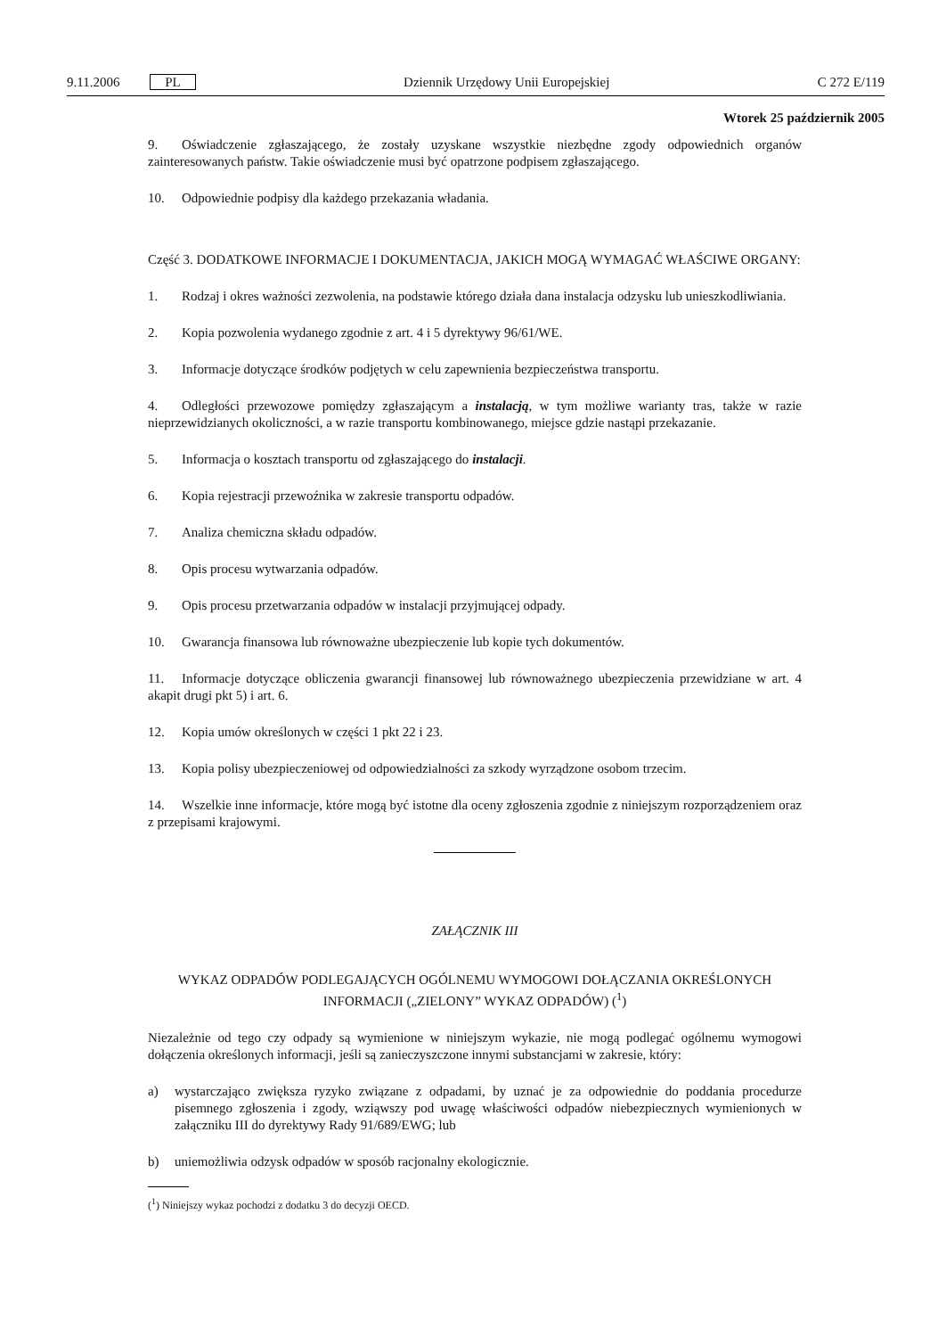9.11.2006 PL Dziennik Urzędowy Unii Europejskiej C 272 E/119
Wtorek 25 październik 2005
9. Oświadczenie zgłaszającego, że zostały uzyskane wszystkie niezbędne zgody odpowiednich organów zainteresowanych państw. Takie oświadczenie musi być opatrzone podpisem zgłaszającego.
10. Odpowiednie podpisy dla każdego przekazania władania.
Część 3. DODATKOWE INFORMACJE I DOKUMENTACJA, JAKICH MOGĄ WYMAGAĆ WŁAŚCIWE ORGANY:
1. Rodzaj i okres ważności zezwolenia, na podstawie którego działa dana instalacja odzysku lub unieszkodliwiania.
2. Kopia pozwolenia wydanego zgodnie z art. 4 i 5 dyrektywy 96/61/WE.
3. Informacje dotyczące środków podjętych w celu zapewnienia bezpieczeństwa transportu.
4. Odległości przewozowe pomiędzy zgłaszającym a instalacją, w tym możliwe warianty tras, także w razie nieprzewidzianych okoliczności, a w razie transportu kombinowanego, miejsce gdzie nastąpi przekazanie.
5. Informacja o kosztach transportu od zgłaszającego do instalacji.
6. Kopia rejestracji przewoźnika w zakresie transportu odpadów.
7. Analiza chemiczna składu odpadów.
8. Opis procesu wytwarzania odpadów.
9. Opis procesu przetwarzania odpadów w instalacji przyjmującej odpady.
10. Gwarancja finansowa lub równoważne ubezpieczenie lub kopie tych dokumentów.
11. Informacje dotyczące obliczenia gwarancji finansowej lub równoważnego ubezpieczenia przewidziane w art. 4 akapit drugi pkt 5) i art. 6.
12. Kopia umów określonych w części 1 pkt 22 i 23.
13. Kopia polisy ubezpieczeniowej od odpowiedzialności za szkody wyrządzone osobom trzecim.
14. Wszelkie inne informacje, które mogą być istotne dla oceny zgłoszenia zgodnie z niniejszym rozporządzeniem oraz z przepisami krajowymi.
ZAŁĄCZNIK III
WYKAZ ODPADÓW PODLEGAJĄCYCH OGÓLNEMU WYMOGOWI DOŁĄCZANIA OKREŚLONYCH INFORMACJI („ZIELONY” WYKAZ ODPADÓW) (<sup>1</sup>)
Niezależnie od tego czy odpady są wymienione w niniejszym wykazie, nie mogą podlegać ogólnemu wymogowi dołączenia określonych informacji, jeśli są zanieczyszczone innymi substancjami w zakresie, który:
a) wystarczająco zwiększa ryzyko związane z odpadami, by uznać je za odpowiednie do poddania procedurze pisemnego zgłoszenia i zgody, wziąwszy pod uwagę właściwości odpadów niebezpiecznych wymienionych w załączniku III do dyrektywy Rady 91/689/EWG; lub
b) uniemożliwia odzysk odpadów w sposób racjonalny ekologicznie.
(<sup>1</sup>) Niniejszy wykaz pochodzi z dodatku 3 do decyzji OECD.